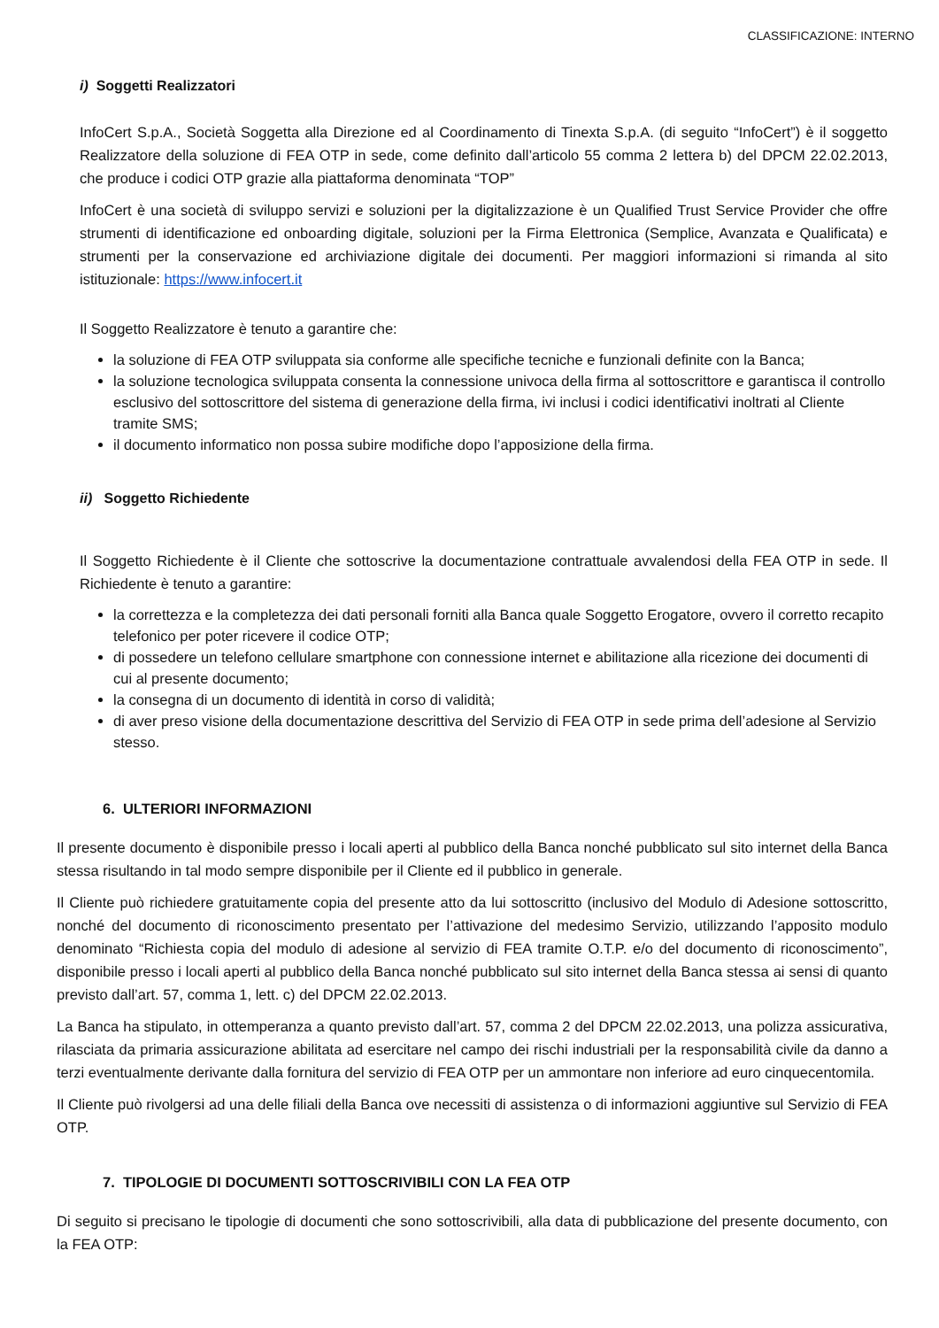CLASSIFICAZIONE: INTERNO
i) Soggetti Realizzatori
InfoCert S.p.A., Società Soggetta alla Direzione ed al Coordinamento di Tinexta S.p.A. (di seguito “InfoCert”) è il soggetto Realizzatore della soluzione di FEA OTP in sede, come definito dall’articolo 55 comma 2 lettera b) del DPCM 22.02.2013, che produce i codici OTP grazie alla piattaforma denominata “TOP”
InfoCert è una società di sviluppo servizi e soluzioni per la digitalizzazione è un Qualified Trust Service Provider che offre strumenti di identificazione ed onboarding digitale, soluzioni per la Firma Elettronica (Semplice, Avanzata e Qualificata) e strumenti per la conservazione ed archiviazione digitale dei documenti. Per maggiori informazioni si rimanda al sito istituzionale: https://www.infocert.it
Il Soggetto Realizzatore è tenuto a garantire che:
la soluzione di FEA OTP sviluppata sia conforme alle specifiche tecniche e funzionali definite con la Banca;
la soluzione tecnologica sviluppata consenta la connessione univoca della firma al sottoscrittore e garantisca il controllo esclusivo del sottoscrittore del sistema di generazione della firma, ivi inclusi i codici identificativi inoltrati al Cliente tramite SMS;
il documento informatico non possa subire modifiche dopo l’apposizione della firma.
ii) Soggetto Richiedente
Il Soggetto Richiedente è il Cliente che sottoscrive la documentazione contrattuale avvalendosi della FEA OTP in sede. Il Richiedente è tenuto a garantire:
la correttezza e la completezza dei dati personali forniti alla Banca quale Soggetto Erogatore, ovvero il corretto recapito telefonico per poter ricevere il codice OTP;
di possedere un telefono cellulare smartphone con connessione internet e abilitazione alla ricezione dei documenti di cui al presente documento;
la consegna di un documento di identità in corso di validità;
di aver preso visione della documentazione descrittiva del Servizio di FEA OTP in sede prima dell’adesione al Servizio stesso.
6. ULTERIORI INFORMAZIONI
Il presente documento è disponibile presso i locali aperti al pubblico della Banca nonché pubblicato sul sito internet della Banca stessa risultando in tal modo sempre disponibile per il Cliente ed il pubblico in generale.
Il Cliente può richiedere gratuitamente copia del presente atto da lui sottoscritto (inclusivo del Modulo di Adesione sottoscritto, nonché del documento di riconoscimento presentato per l’attivazione del medesimo Servizio, utilizzando l’apposito modulo denominato “Richiesta copia del modulo di adesione al servizio di FEA tramite O.T.P. e/o del documento di riconoscimento”, disponibile presso i locali aperti al pubblico della Banca nonché pubblicato sul sito internet della Banca stessa ai sensi di quanto previsto dall’art. 57, comma 1, lett. c) del DPCM 22.02.2013.
La Banca ha stipulato, in ottemperanza a quanto previsto dall’art. 57, comma 2 del DPCM 22.02.2013, una polizza assicurativa, rilasciata da primaria assicurazione abilitata ad esercitare nel campo dei rischi industriali per la responsabilità civile da danno a terzi eventualmente derivante dalla fornitura del servizio di FEA OTP per un ammontare non inferiore ad euro cinquecentomila.
Il Cliente può rivolgersi ad una delle filiali della Banca ove necessiti di assistenza o di informazioni aggiuntive sul Servizio di FEA OTP.
7. TIPOLOGIE DI DOCUMENTI SOTTOSCRIVIBILI CON LA FEA OTP
Di seguito si precisano le tipologie di documenti che sono sottoscrivibili, alla data di pubblicazione del presente documento, con la FEA OTP: